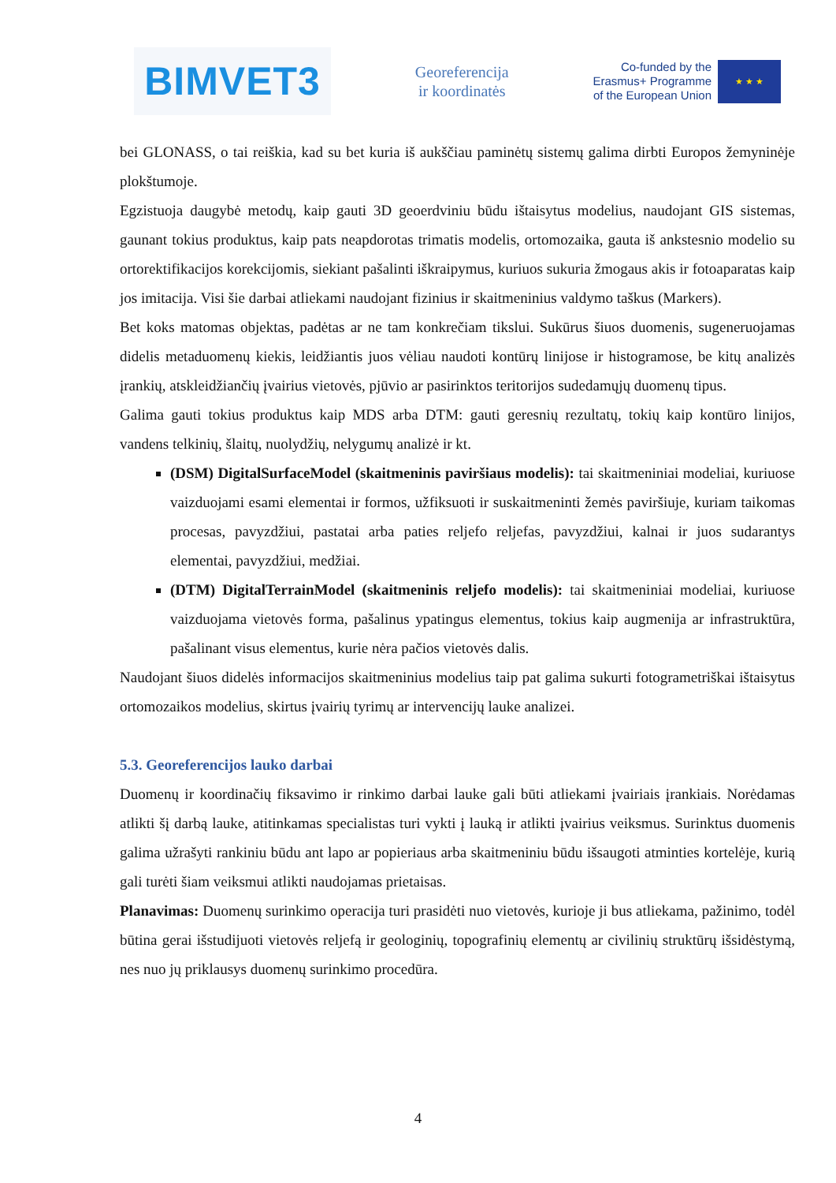BIMVET3
Georeferencija
ir koordinatės
Co-funded by the
Erasmus+ Programme
of the European Union
★ ★ ★
bei GLONASS, o tai reiškia, kad su bet kuria iš aukščiau paminėtų sistemų galima dirbti Europos žemyninėje plokštumoje.
Egzistuoja daugybė metodų, kaip gauti 3D geoerdviniu būdu ištaisytus modelius, naudojant GIS sistemas, gaunant tokius produktus, kaip pats neapdorotas trimatis modelis, ortomozaika, gauta iš ankstesnio modelio su ortorektifikacijos korekcijomis, siekiant pašalinti iškraipymus, kuriuos sukuria žmogaus akis ir fotoaparatas kaip jos imitacija. Visi šie darbai atliekami naudojant fizinius ir skaitmeninius valdymo taškus (Markers).
Bet koks matomas objektas, padėtas ar ne tam konkrečiam tikslui. Sukūrus šiuos duomenis, sugeneruojamas didelis metaduomenų kiekis, leidžiantis juos vėliau naudoti kontūrų linijose ir histogramose, be kitų analizės įrankių, atskleidžiančių įvairius vietovės, pjūvio ar pasirinktos teritorijos sudedamųjų duomenų tipus.
Galima gauti tokius produktus kaip MDS arba DTM: gauti geresnių rezultatų, tokių kaip kontūro linijos, vandens telkinių, šlaitų, nuolydžių, nelygumų analizė ir kt.
(DSM) DigitalSurfaceModel (skaitmeninis paviršiaus modelis): tai skaitmeniniai modeliai, kuriuose vaizduojami esami elementai ir formos, užfiksuoti ir suskaitmeninti žemės paviršiuje, kuriam taikomas procesas, pavyzdžiui, pastatai arba paties reljefo reljefas, pavyzdžiui, kalnai ir juos sudarantys elementai, pavyzdžiui, medžiai.
(DTM) DigitalTerrainModel (skaitmeninis reljefo modelis): tai skaitmeniniai modeliai, kuriuose vaizduojama vietovės forma, pašalinus ypatingus elementus, tokius kaip augmenija ar infrastruktūra, pašalinant visus elementus, kurie nėra pačios vietovės dalis.
Naudojant šiuos didelės informacijos skaitmeninius modelius taip pat galima sukurti fotogrametriškai ištaisytus ortomozaikos modelius, skirtus įvairių tyrimų ar intervencijų lauke analizei.
5.3. Georeferencijos lauko darbai
Duomenų ir koordinačių fiksavimo ir rinkimo darbai lauke gali būti atliekami įvairiais įrankiais. Norėdamas atlikti šį darbą lauke, atitinkamas specialistas turi vykti į lauką ir atlikti įvairius veiksmus. Surinktus duomenis galima užrašyti rankiniu būdu ant lapo ar popieriaus arba skaitmeniniu būdu išsaugoti atminties kortelėje, kurią gali turėti šiam veiksmui atlikti naudojamas prietaisas.
Planavimas: Duomenų surinkimo operacija turi prasidėti nuo vietovės, kurioje ji bus atliekama, pažinimo, todėl būtina gerai išstudijuoti vietovės reljefą ir geologinių, topografinių elementų ar civilinių struktūrų išsidėstymą, nes nuo jų priklausys duomenų surinkimo procedūra.
4